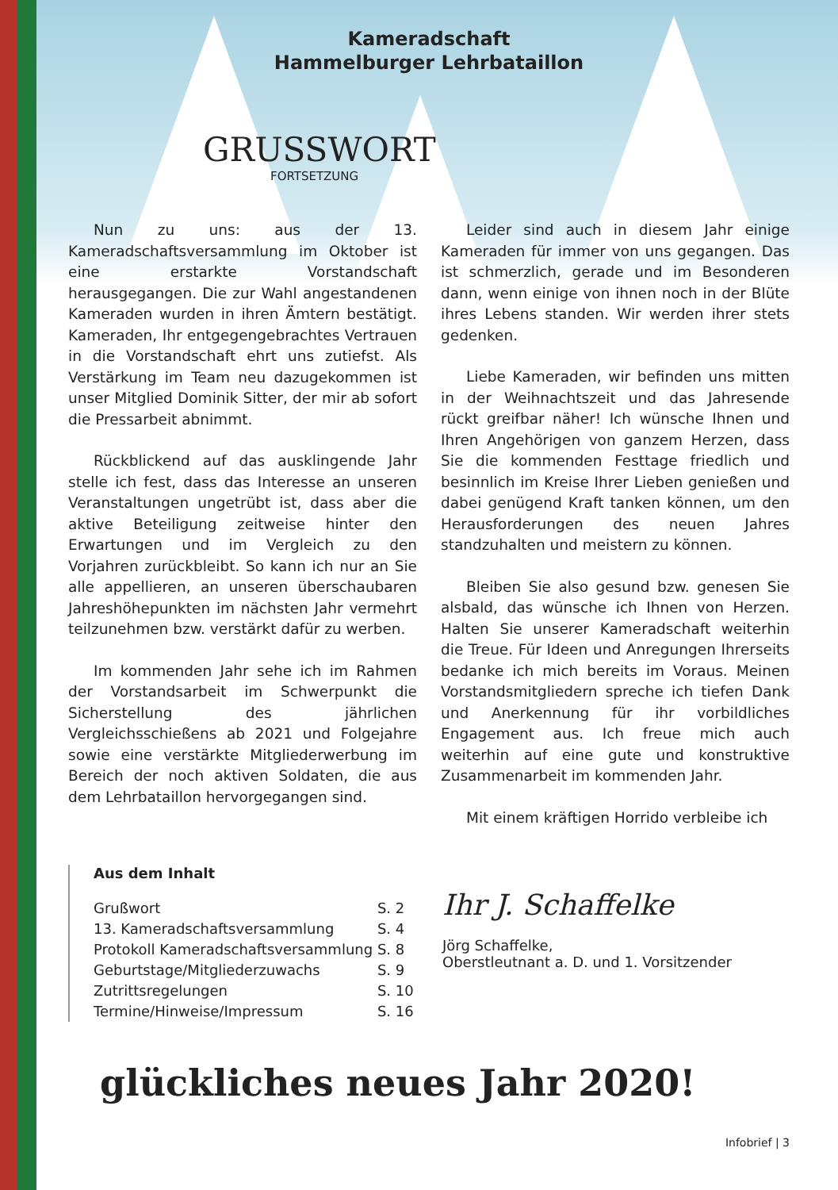Kameradschaft
Hammelburger Lehrbataillon
GRUSSWORT
FORTSETZUNG
Nun zu uns: aus der 13. Kameradschaftsversammlung im Oktober ist eine erstarkte Vorstandschaft herausgegangen. Die zur Wahl angestandenen Kameraden wurden in ihren Ämtern bestätigt. Kameraden, Ihr entgegengebrachtes Vertrauen in die Vorstandschaft ehrt uns zutiefst. Als Verstärkung im Team neu dazugekommen ist unser Mitglied Dominik Sitter, der mir ab sofort die Pressarbeit abnimmt.
Rückblickend auf das ausklingende Jahr stelle ich fest, dass das Interesse an unseren Veranstaltungen ungetrübt ist, dass aber die aktive Beteiligung zeitweise hinter den Erwartungen und im Vergleich zu den Vorjahren zurückbleibt. So kann ich nur an Sie alle appellieren, an unseren überschaubaren Jahreshöhepunkten im nächsten Jahr vermehrt teilzunehmen bzw. verstärkt dafür zu werben.
Im kommenden Jahr sehe ich im Rahmen der Vorstandsarbeit im Schwerpunkt die Sicherstellung des jährlichen Vergleichsschießens ab 2021 und Folgejahre sowie eine verstärkte Mitgliederwerbung im Bereich der noch aktiven Soldaten, die aus dem Lehrbataillon hervorgegangen sind.
Leider sind auch in diesem Jahr einige Kameraden für immer von uns gegangen. Das ist schmerzlich, gerade und im Besonderen dann, wenn einige von ihnen noch in der Blüte ihres Lebens standen. Wir werden ihrer stets gedenken.
Liebe Kameraden, wir befinden uns mitten in der Weihnachtszeit und das Jahresende rückt greifbar näher! Ich wünsche Ihnen und Ihren Angehörigen von ganzem Herzen, dass Sie die kommenden Festtage friedlich und besinnlich im Kreise Ihrer Lieben genießen und dabei genügend Kraft tanken können, um den Herausforderungen des neuen Jahres standzuhalten und meistern zu können.
Bleiben Sie also gesund bzw. genesen Sie alsbald, das wünsche ich Ihnen von Herzen. Halten Sie unserer Kameradschaft weiterhin die Treue. Für Ideen und Anregungen Ihrerseits bedanke ich mich bereits im Voraus. Meinen Vorstandsmitgliedern spreche ich tiefen Dank und Anerkennung für ihr vorbildliches Engagement aus. Ich freue mich auch weiterhin auf eine gute und konstruktive Zusammenarbeit im kommenden Jahr.
Mit einem kräftigen Horrido verbleibe ich
Aus dem Inhalt
| Grußwort | S. 2 |
| 13. Kameradschaftsversammlung | S. 4 |
| Protokoll Kameradschaftsversammlung | S. 8 |
| Geburtstage/Mitgliederzuwachs | S. 9 |
| Zutrittsregelungen | S. 10 |
| Termine/Hinweise/Impressum | S. 16 |
Ihr J. Schaffelke
Jörg Schaffelke,
Oberstleutnant a. D. und 1. Vorsitzender
glückliches neues Jahr 2020!
Infobrief | 3